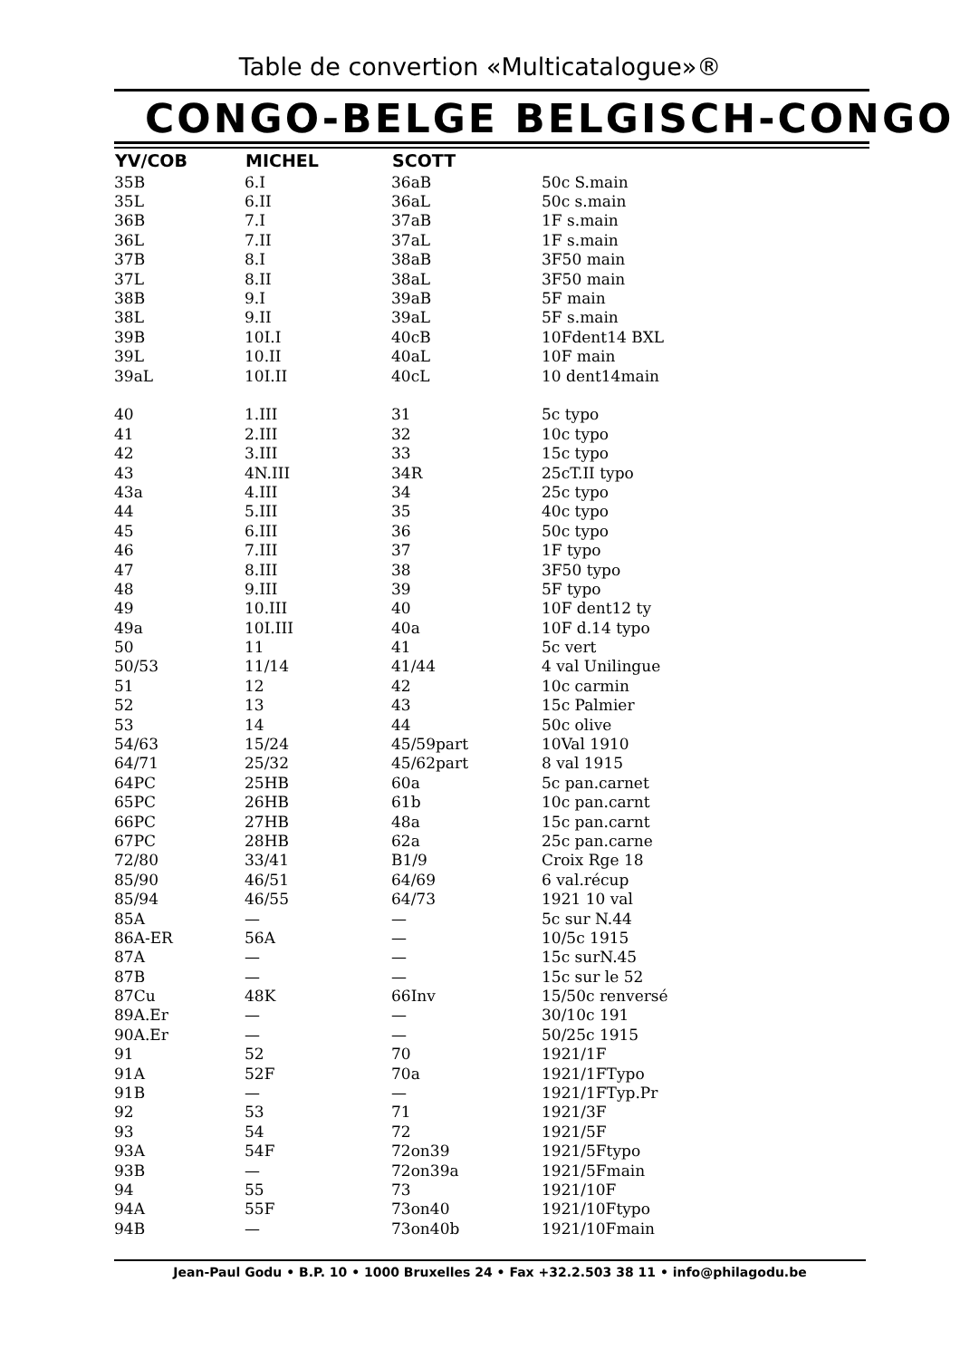Table de convertion «Multicatalogue»®
CONGO-BELGE BELGISCH-CONGO
| YV/COB | MICHEL | SCOTT | |
| --- | --- | --- | --- |
| 35B | 6.I | 36aB | 50c S.main |
| 35L | 6.II | 36aL | 50c s.main |
| 36B | 7.I | 37aB | 1F s.main |
| 36L | 7.II | 37aL | 1F s.main |
| 37B | 8.I | 38aB | 3F50 main |
| 37L | 8.II | 38aL | 3F50 main |
| 38B | 9.I | 39aB | 5F main |
| 38L | 9.II | 39aL | 5F s.main |
| 39B | 10I.I | 40cB | 10Fdent14 BXL |
| 39L | 10.II | 40aL | 10F main |
| 39aL | 10I.II | 40cL | 10 dent14main |
| 40 | 1.III | 31 | 5c typo |
| 41 | 2.III | 32 | 10c typo |
| 42 | 3.III | 33 | 15c typo |
| 43 | 4N.III | 34R | 25cT.II typo |
| 43a | 4.III | 34 | 25c typo |
| 44 | 5.III | 35 | 40c typo |
| 45 | 6.III | 36 | 50c typo |
| 46 | 7.III | 37 | 1F typo |
| 47 | 8.III | 38 | 3F50 typo |
| 48 | 9.III | 39 | 5F typo |
| 49 | 10.III | 40 | 10F dent12 ty |
| 49a | 10I.III | 40a | 10F d.14 typo |
| 50 | 11 | 41 | 5c vert |
| 50/53 | 11/14 | 41/44 | 4 val Unilingue |
| 51 | 12 | 42 | 10c carmin |
| 52 | 13 | 43 | 15c Palmier |
| 53 | 14 | 44 | 50c olive |
| 54/63 | 15/24 | 45/59part | 10Val 1910 |
| 64/71 | 25/32 | 45/62part | 8 val 1915 |
| 64PC | 25HB | 60a | 5c pan.carnet |
| 65PC | 26HB | 61b | 10c pan.carnt |
| 66PC | 27HB | 48a | 15c pan.carnt |
| 67PC | 28HB | 62a | 25c pan.carne |
| 72/80 | 33/41 | B1/9 | Croix Rge 18 |
| 85/90 | 46/51 | 64/69 | 6 val.récup |
| 85/94 | 46/55 | 64/73 | 1921 10 val |
| 85A | — | — | 5c sur N.44 |
| 86A-ER | 56A | — | 10/5c 1915 |
| 87A | — | — | 15c surN.45 |
| 87B | — | — | 15c sur le 52 |
| 87Cu | 48K | 66Inv | 15/50c renversé |
| 89A.Er | — | — | 30/10c 191 |
| 90A.Er | — | — | 50/25c 1915 |
| 91 | 52 | 70 | 1921/1F |
| 91A | 52F | 70a | 1921/1FTypo |
| 91B | — | — | 1921/1FTyp.Pr |
| 92 | 53 | 71 | 1921/3F |
| 93 | 54 | 72 | 1921/5F |
| 93A | 54F | 72on39 | 1921/5Ftypo |
| 93B | — | 72on39a | 1921/5Fmain |
| 94 | 55 | 73 | 1921/10F |
| 94A | 55F | 73on40 | 1921/10Ftypo |
| 94B | — | 73on40b | 1921/10Fmain |
Jean-Paul Godu • B.P. 10 • 1000 Bruxelles 24 • Fax +32.2.503 38 11 • info@philagodu.be